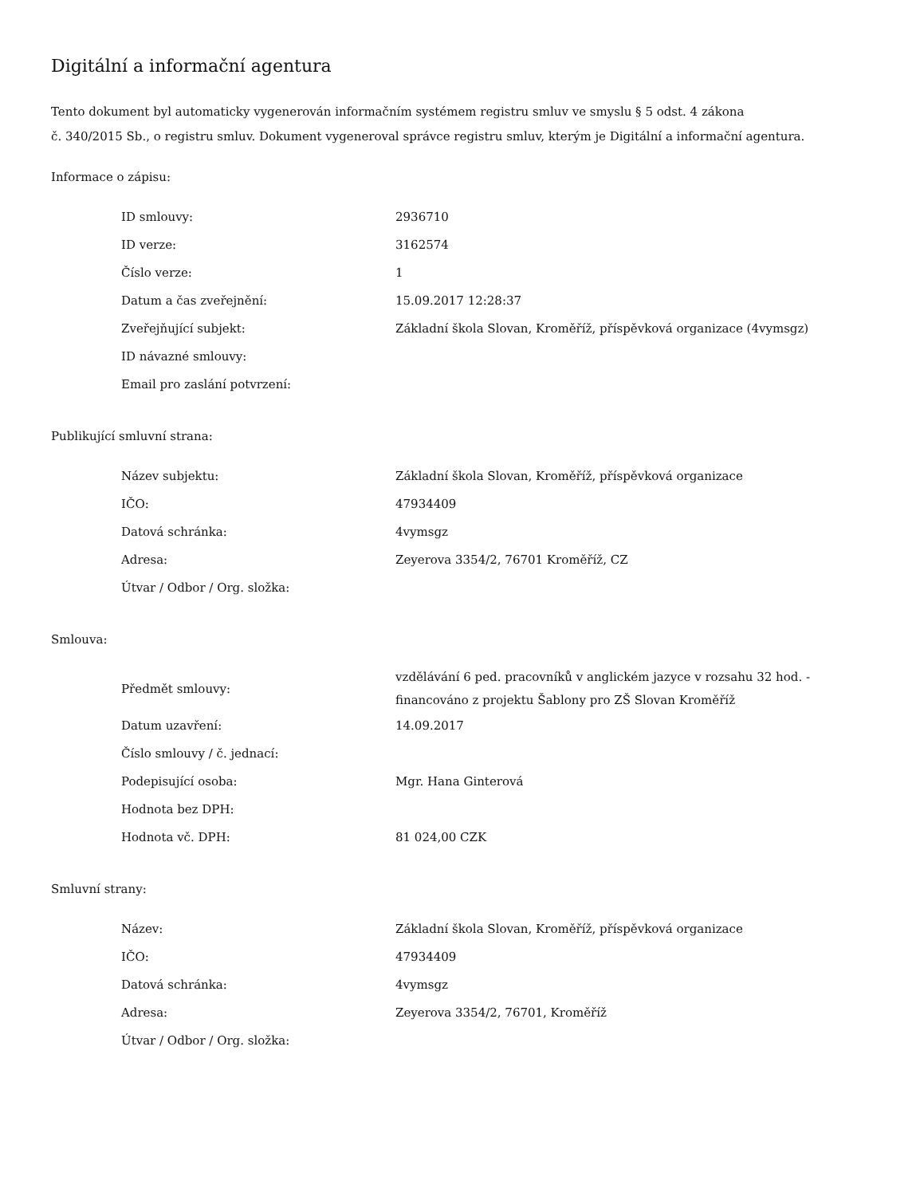Digitální a informační agentura
Tento dokument byl automaticky vygenerován informačním systémem registru smluv ve smyslu § 5 odst. 4 zákona
č. 340/2015 Sb., o registru smluv. Dokument vygeneroval správce registru smluv, kterým je Digitální a informační agentura.
Informace o zápisu:
| ID smlouvy: | 2936710 |
| ID verze: | 3162574 |
| Číslo verze: | 1 |
| Datum a čas zveřejnění: | 15.09.2017 12:28:37 |
| Zveřejňující subjekt: | Základní škola Slovan, Kroměříž, příspěvková organizace (4vymsgz) |
| ID návazné smlouvy: | |
| Email pro zaslání potvrzení: | |
Publikující smluvní strana:
| Název subjektu: | Základní škola Slovan, Kroměříž, příspěvková organizace |
| IČO: | 47934409 |
| Datová schránka: | 4vymsgz |
| Adresa: | Zeyerova 3354/2, 76701 Kroměříž, CZ |
| Útvar / Odbor / Org. složka: | |
Smlouva:
| Předmět smlouvy: | vzdělávání 6 ped. pracovníků v anglickém jazyce v rozsahu 32 hod. - financováno z projektu Šablony pro ZŠ Slovan Kroměříž |
| Datum uzavření: | 14.09.2017 |
| Číslo smlouvy / č. jednací: | |
| Podepisující osoba: | Mgr. Hana Ginterová |
| Hodnota bez DPH: | |
| Hodnota vč. DPH: | 81 024,00 CZK |
Smluvní strany:
| Název: | Základní škola Slovan, Kroměříž, příspěvková organizace |
| IČO: | 47934409 |
| Datová schránka: | 4vymsgz |
| Adresa: | Zeyerova 3354/2, 76701, Kroměříž |
| Útvar / Odbor / Org. složka: | |